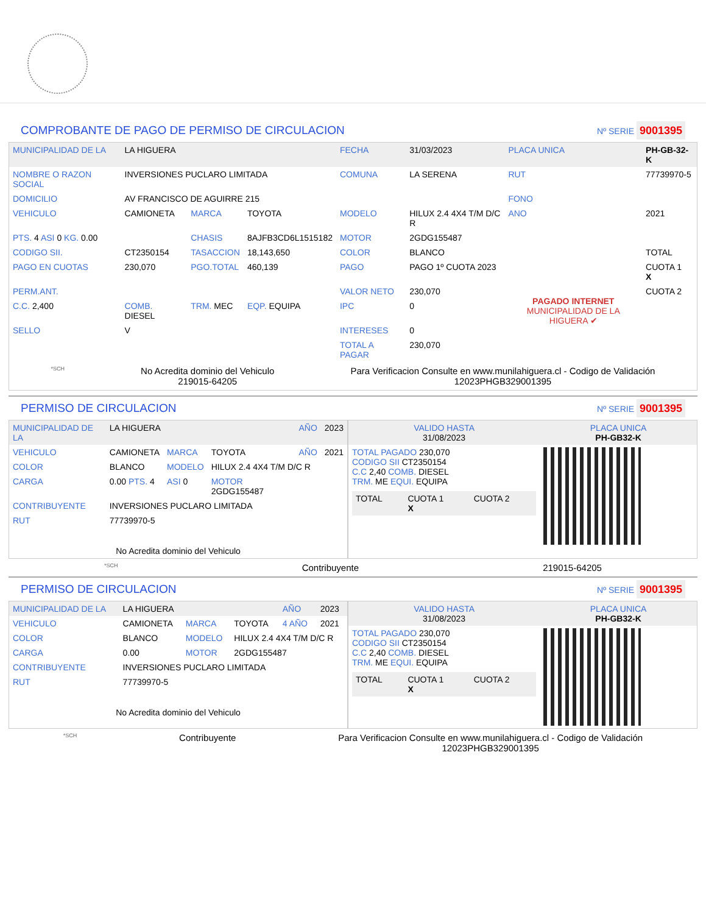COMPROBANTE DE PAGO DE PERMISO DE CIRCULACION Nº SERIE 9001395
| MUNICIPALIDAD DE LA | LA HIGUERA | | | FECHA | 31/03/2023 | PLACA UNICA | PH-GB-32-K |
| NOMBRE O RAZON SOCIAL | INVERSIONES PUCLARO LIMITADA | | | COMUNA | LA SERENA | RUT | 77739970-5 |
| DOMICILIO | AV FRANCISCO DE AGUIRRE 215 | | | | | FONO | |
| VEHICULO | CAMIONETA | MARCA | TOYOTA | MODELO | HILUX 2.4 4X4 T/M D/C R | ANO | 2021 |
| PTS. 4 ASI 0 KG. 0.00 | | CHASIS | 8AJFB3CD6L1515182 | MOTOR | 2GDG155487 | | |
| CODIGO SII. | CT2350154 | TASACCION | 18,143,650 | COLOR | BLANCO | | TOTAL |
| PAGO EN CUOTAS | 230,070 | PGO.TOTAL | 460,139 | PAGO | PAGO 1º CUOTA 2023 | PAGADO INTERNET MUNICIPALIDAD DE LA HIGUERA ✔ | CUOTA 1 X |
| PERM.ANT. | | | | VALOR NETO | 230,070 | | CUOTA 2 |
| C.C. 2,400 | COMB. DIESEL | TRM. MEC | EQP. EQUIPA | IPC | 0 | | |
| SELLO | V | | | INTERESES | 0 | | |
| | | | | TOTAL A PAGAR | 230,070 | | |
*SCH No Acredita dominio del Vehiculo
219015-64205 Para Verificacion Consulte en www.munilahiguera.cl - Codigo de Validación
12023PHGB329001395
PERMISO DE CIRCULACION Nº SERIE 9001395
| MUNICIPALIDAD DE LA | LA HIGUERA | | | AÑO | 2023 |
| VEHICULO | CAMIONETA | MARCA | TOYOTA | AÑO | 2021 |
| COLOR | BLANCO | MODELO | HILUX 2.4 4X4 T/M D/C R | | |
| CARGA | 0.00 PTS. 4 | ASI 0 | MOTOR 2GDG155487 | | |
| CONTRIBUYENTE | INVERSIONES PUCLARO LIMITADA | | | | |
| RUT | 77739970-5 | | | | |
| No Acredita dominio del Vehiculo | | | | | |
| VALIDO HASTA 31/08/2023 | PLACA UNICA PH-GB32-K |
| TOTAL PAGADO 230,070 CODIGO SII CT2350154 C.C 2,40 COMB. DIESEL TRM. ME EQUI. EQUIPA / TOTAL / CUOTA 1 X / CUOTA 2 / | |
*SCH Contribuyente 219015-64205
PERMISO DE CIRCULACION Nº SERIE 9001395
| MUNICIPALIDAD DE LA | LA HIGUERA | | | AÑO | 2023 |
| VEHICULO | CAMIONETA | MARCA | TOYOTA | 4 AÑO | 2021 |
| COLOR | BLANCO | MODELO | HILUX 2.4 4X4 T/M D/C R | | |
| CARGA | 0.00 | MOTOR | 2GDG155487 | | |
| CONTRIBUYENTE | INVERSIONES PUCLARO LIMITADA | | | | |
| RUT | 77739970-5 | | | | |
| No Acredita dominio del Vehiculo | | | | | |
| VALIDO HASTA 31/08/2023 | PLACA UNICA PH-GB32-K |
| TOTAL PAGADO 230,070 CODIGO SII CT2350154 C.C 2,40 COMB. DIESEL TRM. ME EQUI. EQUIPA / TOTAL / CUOTA 1 X / CUOTA 2 / | |
*SCH Contribuyente Para Verificacion Consulte en www.munilahiguera.cl - Codigo de Validación
12023PHGB329001395